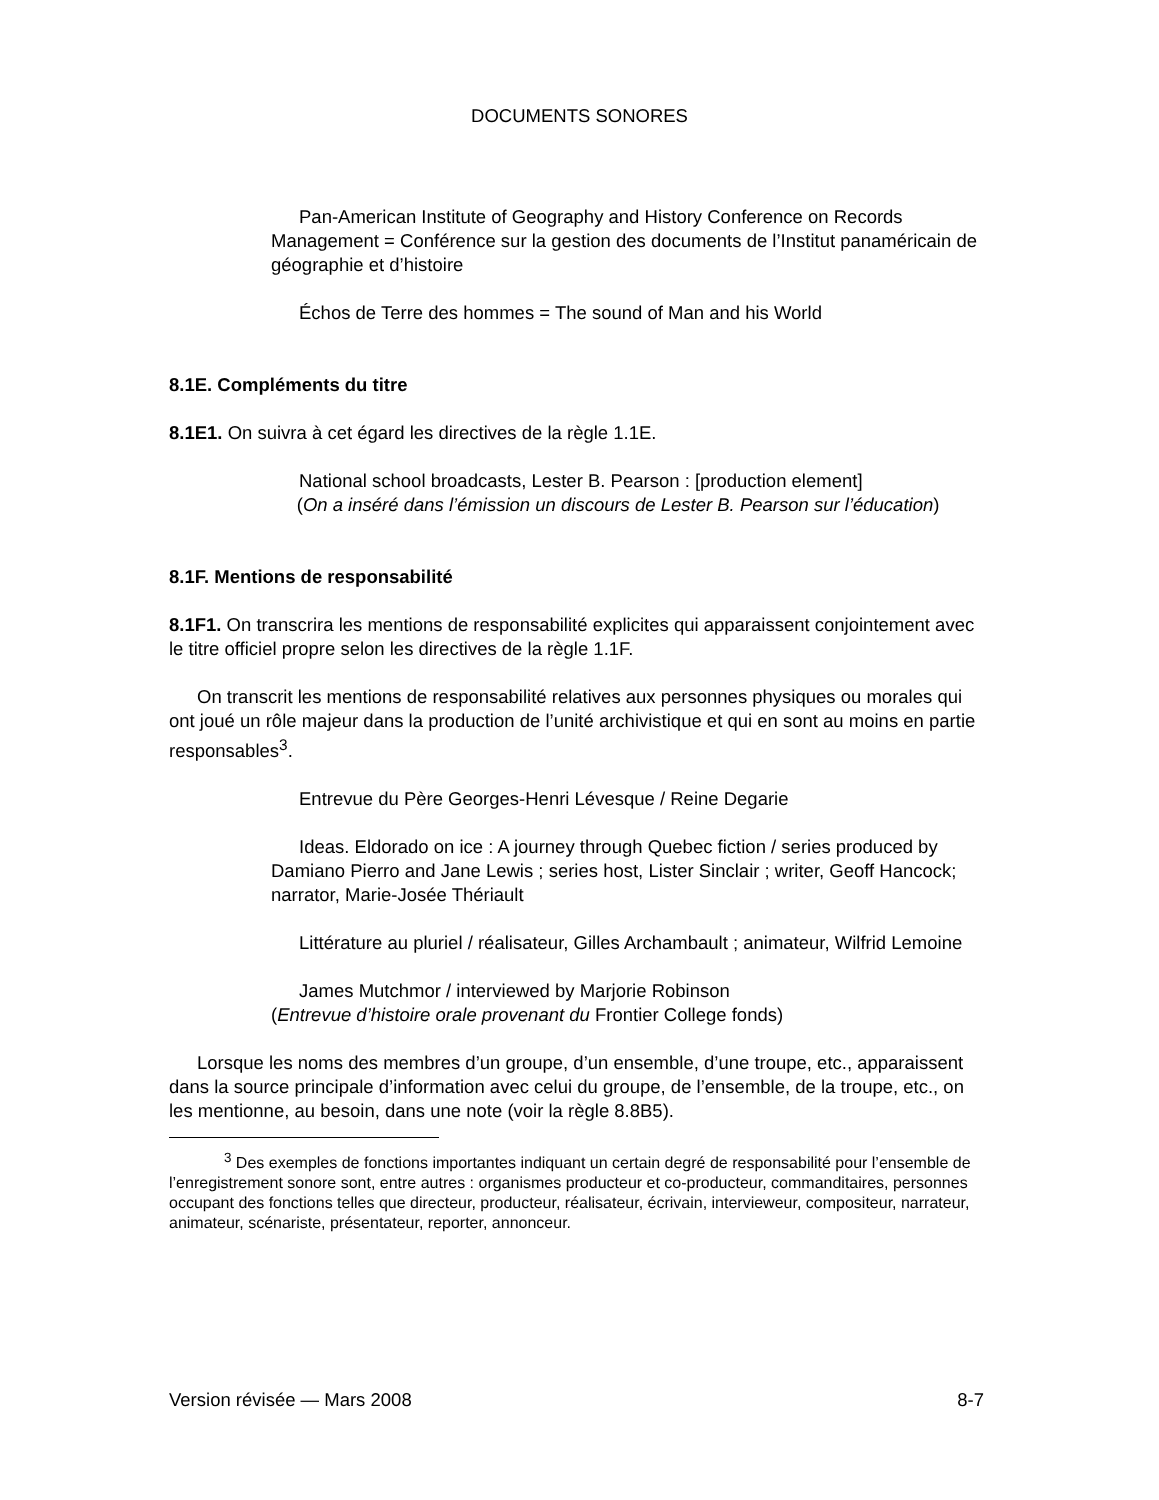DOCUMENTS SONORES
Pan-American Institute of Geography and History Conference on Records Management = Conférence sur la gestion des documents de l’Institut panaméricain de géographie et d’histoire
Échos de Terre des hommes = The sound of Man and his World
8.1E. Compléments du titre
8.1E1. On suivra à cet égard les directives de la règle 1.1E.
National school broadcasts, Lester B. Pearson : [production element]
(On a inséré dans l’émission un discours de Lester B. Pearson sur l’éducation)
8.1F. Mentions de responsabilité
8.1F1. On transcrira les mentions de responsabilité explicites qui apparaissent conjointement avec le titre officiel propre selon les directives de la règle 1.1F.
On transcrit les mentions de responsabilité relatives aux personnes physiques ou morales qui ont joué un rôle majeur dans la production de l’unité archivistique et qui en sont au moins en partie responsables<sup>3</sup>.
Entrevue du Père Georges-Henri Lévesque / Reine Degarie
Ideas. Eldorado on ice : A journey through Quebec fiction / series produced by Damiano Pierro and Jane Lewis ; series host, Lister Sinclair ; writer, Geoff Hancock; narrator, Marie-Josée Thériault
Littérature au pluriel / réalisateur, Gilles Archambault ; animateur, Wilfrid Lemoine
James Mutchmor / interviewed by Marjorie Robinson
(Entrevue d’histoire orale provenant du Frontier College fonds)
Lorsque les noms des membres d’un groupe, d’un ensemble, d’une troupe, etc., apparaissent dans la source principale d’information avec celui du groupe, de l’ensemble, de la troupe, etc., on les mentionne, au besoin, dans une note (voir la règle 8.8B5).
<sup>3</sup> Des exemples de fonctions importantes indiquant un certain degré de responsabilité pour l’ensemble de l’enregistrement sonore sont, entre autres : organismes producteur et co-producteur, commanditaires, personnes occupant des fonctions telles que directeur, producteur, réalisateur, écrivain, intervieweur, compositeur, narrateur, animateur, scénariste, présentateur, reporter, annonceur.
Version révisée — Mars 2008 8-7